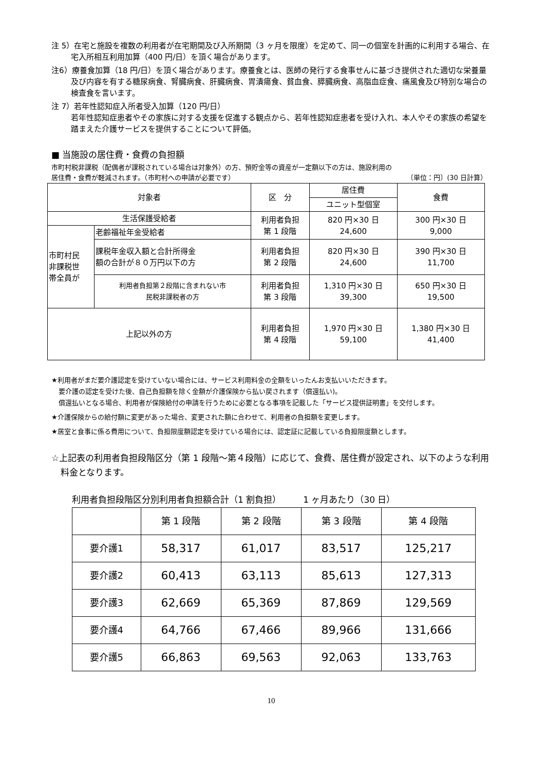注 5）在宅と施設を複数の利用者が在宅期間及び入所期間（3 ヶ月を限度）を定めて、同一の個室を計画的に利用する場合、在宅入所相互利用加算（400 円/日）を頂く場合があります。
注6）療養食加算（18 円/日）を頂く場合があります。療養食とは、医師の発行する食事せんに基づき提供された適切な栄養量及び内容を有する糖尿病食、腎臓病食、肝臓病食、胃潰瘍食、貧血食、膵臓病食、高脂血症食、痛風食及び特別な場合の検査食を言います。
注 7）若年性認知症入所者受入加算（120 円/日）
若年性認知症患者やその家族に対する支援を促進する観点から、若年性認知症患者を受け入れ、本人やその家族の希望を踏まえた介護サービスを提供することについて評価。
■ 当施設の居住費・食費の負担額
市町村税非課税（配偶者が課税されている場合は対象外）の方、預貯金等の資産が一定額以下の方は、施設利用の
居住費・食費が軽減されます。（市町村への申請が必要です） 〔単位：円〕(30 日計算）
| 対象者 | | 区 分 | 居住費 | 食費 |
| --- | --- | --- | --- | --- |
| | | | ユニット型個室 | |
| 生活保護受給者 | | 利用者負担 第 1 段階 | 820 円×30 日 24,600 | 300 円×30 日 9,000 |
| 市町村民 非課税世 帯全員が | 老齢福祉年金受給者 | | | |
| | 課税年金収入額と合計所得金 額の合計が８０万円以下の方 | 利用者負担 第 2 段階 | 820 円×30 日 24,600 | 390 円×30 日 11,700 |
| | 利用者負担第２段階に含まれない市 民税非課税者の方 | 利用者負担 第 3 段階 | 1,310 円×30 日 39,300 | 650 円×30 日 19,500 |
| 上記以外の方 | | 利用者負担 第 4 段階 | 1,970 円×30 日 59,100 | 1,380 円×30 日 41,400 |
★利用者がまだ要介護認定を受けていない場合には、サービス利用料金の全額をいったんお支払いいただきます。
要介護の認定を受けた後、自己負担額を除く金額が介護保険から払い戻されます（償還払い)。
償還払いとなる場合、利用者が保険給付の申請を行うために必要となる事項を記載した「サービス提供証明書」を交付します。
★介護保険からの給付額に変更があった場合、変更された額に合わせて、利用者の負担額を変更します。
★居室と食事に係る費用について、負担限度額認定を受けている場合には、認定証に記載している負担限度額とします。
☆上記表の利用者負担段階区分（第 1 段階～第４段階）に応じて、食費、居住費が設定され、以下のような利用料金となります。
利用者負担段階区分別利用者負担額合計（1 割負担）　　　1 ヶ月あたり（30 日）
| | 第 1 段階 | 第 2 段階 | 第 3 段階 | 第 4 段階 |
| --- | --- | --- | --- | --- |
| 要介護1 | 58,317 | 61,017 | 83,517 | 125,217 |
| 要介護2 | 60,413 | 63,113 | 85,613 | 127,313 |
| 要介護3 | 62,669 | 65,369 | 87,869 | 129,569 |
| 要介護4 | 64,766 | 67,466 | 89,966 | 131,666 |
| 要介護5 | 66,863 | 69,563 | 92,063 | 133,763 |
10